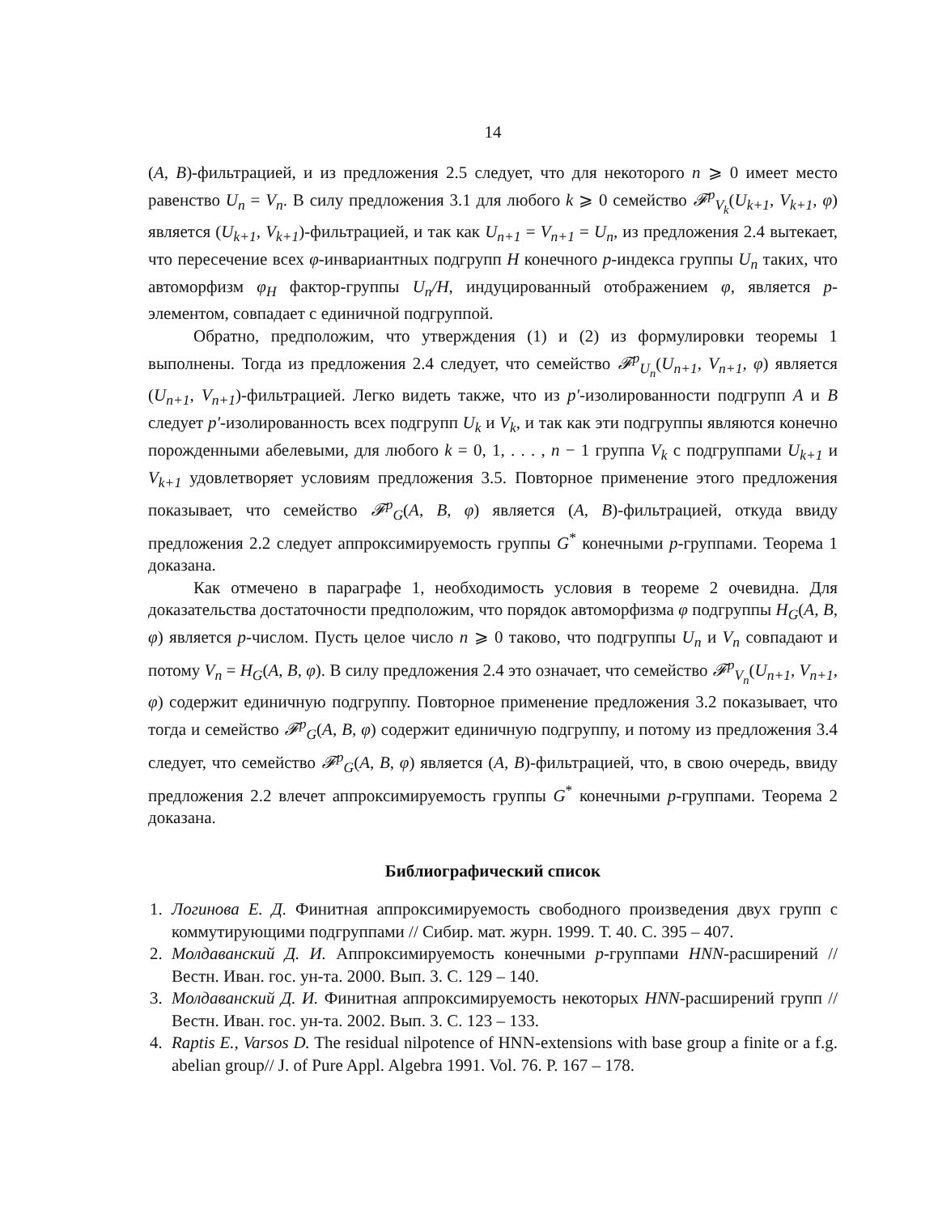14
(A, B)-фильтрацией, и из предложения 2.5 следует, что для некоторого n ⩾ 0 имеет место равенство U<sub>n</sub> = V<sub>n</sub>. В силу предложения 3.1 для любого k ⩾ 0 семейство 𝓕<sup>p</sup><sub>V<sub>k</sub></sub>(U<sub>k+1</sub>, V<sub>k+1</sub>, φ) является (U<sub>k+1</sub>, V<sub>k+1</sub>)-фильтрацией, и так как U<sub>n+1</sub> = V<sub>n+1</sub> = U<sub>n</sub>, из предложения 2.4 вытекает, что пересечение всех φ-инвариантных подгрупп H конечного p-индекса группы U<sub>n</sub> таких, что автоморфизм φ<sub>H</sub> фактор-группы U<sub>n</sub>/H, индуцированный отображением φ, является p-элементом, совпадает с единичной подгруппой.
Обратно, предположим, что утверждения (1) и (2) из формулировки теоремы 1 выполнены. Тогда из предложения 2.4 следует, что семейство 𝓕<sup>p</sup><sub>U<sub>n</sub></sub>(U<sub>n+1</sub>, V<sub>n+1</sub>, φ) является (U<sub>n+1</sub>, V<sub>n+1</sub>)-фильтрацией. Легко видеть также, что из p′-изолированности подгрупп A и B следует p′-изолированность всех подгрупп U<sub>k</sub> и V<sub>k</sub>, и так как эти подгруппы являются конечно порожденными абелевыми, для любого k = 0, 1, . . . , n − 1 группа V<sub>k</sub> с подгруппами U<sub>k+1</sub> и V<sub>k+1</sub> удовлетворяет условиям предложения 3.5. Повторное применение этого предложения показывает, что семейство 𝓕<sup>p</sup><sub>G</sub>(A, B, φ) является (A, B)-фильтрацией, откуда ввиду предложения 2.2 следует аппроксимируемость группы G<sup>*</sup> конечными p-группами. Теорема 1 доказана.
Как отмечено в параграфе 1, необходимость условия в теореме 2 очевидна. Для доказательства достаточности предположим, что порядок автоморфизма φ подгруппы H<sub>G</sub>(A, B, φ) является p-числом. Пусть целое число n ⩾ 0 таково, что подгруппы U<sub>n</sub> и V<sub>n</sub> совпадают и потому V<sub>n</sub> = H<sub>G</sub>(A, B, φ). В силу предложения 2.4 это означает, что семейство 𝓕<sup>p</sup><sub>V<sub>n</sub></sub>(U<sub>n+1</sub>, V<sub>n+1</sub>, φ) содержит единичную подгруппу. Повторное применение предложения 3.2 показывает, что тогда и семейство 𝓕<sup>p</sup><sub>G</sub>(A, B, φ) содержит единичную подгруппу, и потому из предложения 3.4 следует, что семейство 𝓕<sup>p</sup><sub>G</sub>(A, B, φ) является (A, B)-фильтрацией, что, в свою очередь, ввиду предложения 2.2 влечет аппроксимируемость группы G<sup>*</sup> конечными p-группами. Теорема 2 доказана.
Библиографический список
1. Логинова Е. Д. Финитная аппроксимируемость свободного произведения двух групп с коммутирующими подгруппами // Сибир. мат. журн. 1999. Т. 40. С. 395 – 407.
2. Молдаванский Д. И. Аппроксимируемость конечными p-группами HNN-расширений // Вестн. Иван. гос. ун-та. 2000. Вып. 3. С. 129 – 140.
3. Молдаванский Д. И. Финитная аппроксимируемость некоторых HNN-расширений групп // Вестн. Иван. гос. ун-та. 2002. Вып. 3. С. 123 – 133.
4. Raptis E., Varsos D. The residual nilpotence of HNN-extensions with base group a finite or a f.g. abelian group// J. of Pure Appl. Algebra 1991. Vol. 76. P. 167 – 178.